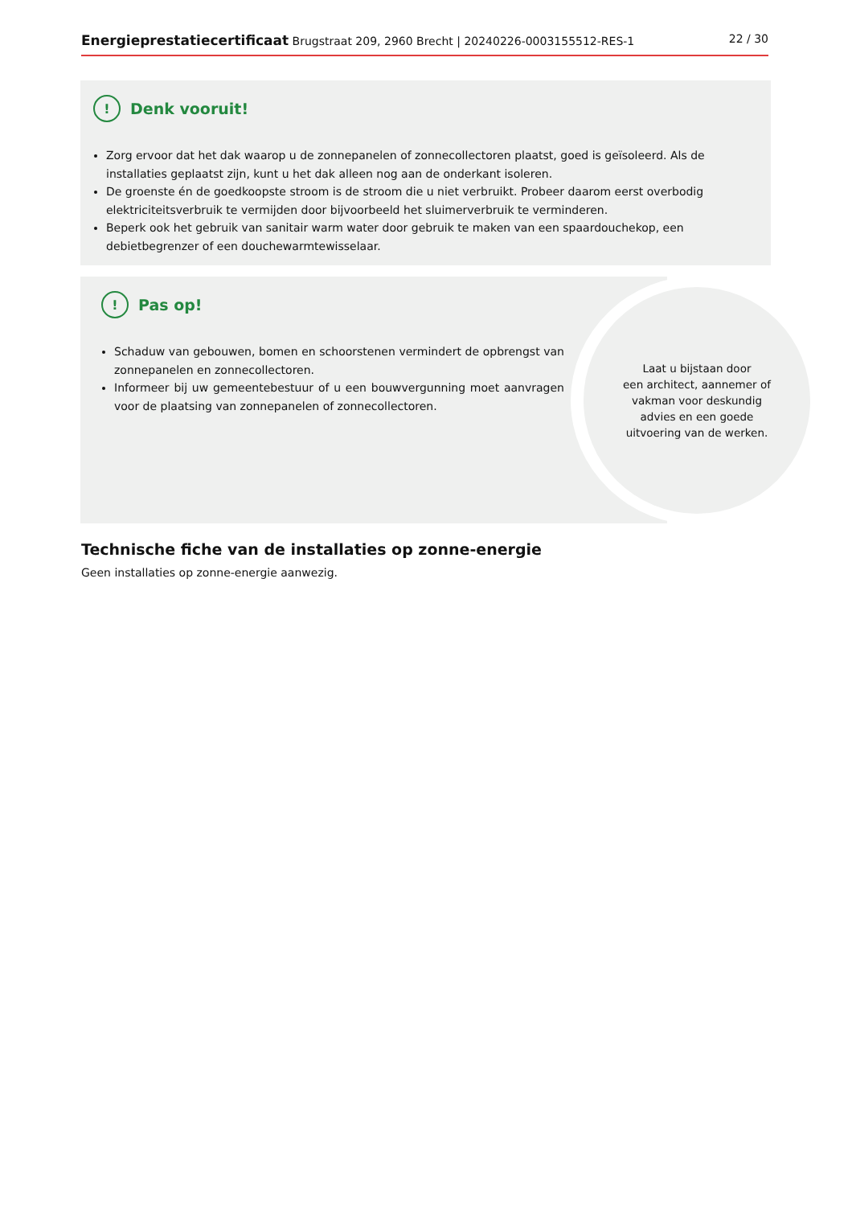Energieprestatiecertificaat Brugstraat 209, 2960 Brecht | 20240226-0003155512-RES-1 22 / 30
! Denk vooruit!
Zorg ervoor dat het dak waarop u de zonnepanelen of zonnecollectoren plaatst, goed is geïsoleerd. Als de installaties geplaatst zijn, kunt u het dak alleen nog aan de onderkant isoleren.
De groenste én de goedkoopste stroom is de stroom die u niet verbruikt. Probeer daarom eerst overbodig elektriciteitsverbruik te vermijden door bijvoorbeeld het sluimerverbruik te verminderen.
Beperk ook het gebruik van sanitair warm water door gebruik te maken van een spaardouchekop, een debietbegrenzer of een douchewarmtewisselaar.
! Pas op!
Schaduw van gebouwen, bomen en schoorstenen vermindert de opbrengst van zonnepanelen en zonnecollectoren.
Informeer bij uw gemeentebestuur of u een bouwvergunning moet aanvragen voor de plaatsing van zonnepanelen of zonnecollectoren.
Laat u bijstaan door
een architect, aannemer of
vakman voor deskundig
advies en een goede
uitvoering van de werken.
Technische fiche van de installaties op zonne-energie
Geen installaties op zonne-energie aanwezig.